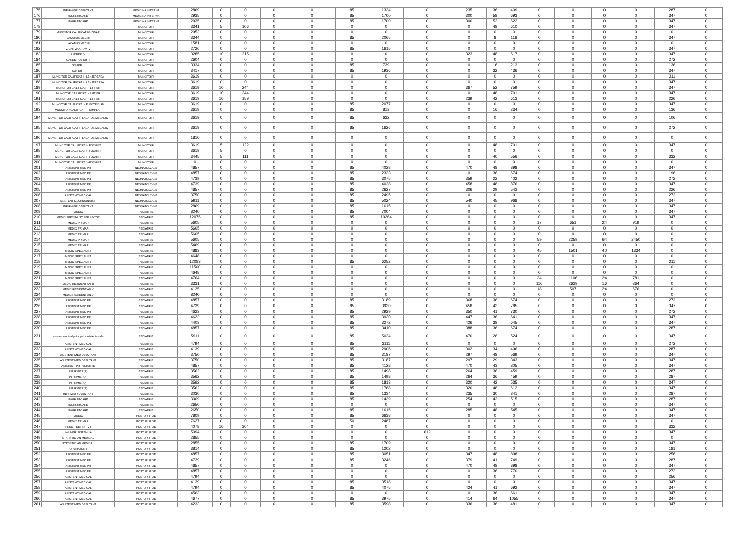| 175 | INFIRMIER DEBUTANT | MEDICINA INTERNA | 2869 | 0 | 0 | 0 | 0 | 85 | 1334 | 0 | 235 | 36 | 409 | 0 | 0 | 0 | 0 | 287 | 0 |
| 176 | INGRIJITOARE | MEDICINA INTERNA | 2935 | 0 | 0 | 0 | 0 | 85 | 1700 | 0 | 300 | 58 | 693 | 0 | 0 | 0 | 0 | 347 | 0 |
| 177 | INGRIJITOARE | MEDICINA INTERNA | 2935 | 0 | 0 | 0 | 0 | 85 | 1700 | 0 | 300 | 52 | 622 | 0 | 0 | 0 | 0 | 347 | 0 |
| 178 | | MUNCITORI | 3341 | 5 | 106 | 0 | 0 | 0 | 0 | 0 | 0 | 48 | 610 | 0 | 0 | 0 | 0 | 347 | 0 |
| 179 | MUNCITOR CALIFICAT IV -ZIDAR | MUNCITORI | 2953 | 0 | 0 | 0 | 0 | 0 | 0 | 0 | 0 | 0 | 0 | 0 | 0 | 0 | 0 | 0 | 0 |
| 180 | LACATUS MEC III | MUNCITORI | 3344 | 0 | 0 | 0 | 0 | 85 | 2065 | 0 | 0 | 8 | 116 | 0 | 0 | 0 | 0 | 347 | 0 |
| 181 | LACATUS MEC III | MUNCITORI | 1581 | 0 | 0 | 0 | 0 | 0 | 0 | 0 | 0 | 0 | 0 | 0 | 0 | 0 | 0 | 0 | 0 |
| 182 | ZIDAR-ZUGRAV IV | MUNCITORI | 2726 | 0 | 0 | 0 | 0 | 85 | 1615 | 0 | 0 | 0 | 0 | 0 | 0 | 0 | 0 | 347 | 0 |
| 183 | LIFTIER IV | MUNCITORI | 3285 | 10 | 215 | 0 | 0 | 0 | 0 | 0 | 323 | 48 | 617 | 0 | 0 | 0 | 0 | 347 | 0 |
| 184 | GARDEROBIER III | MUNCITORI | 2604 | 0 | 0 | 0 | 0 | 0 | 0 | 0 | 0 | 0 | 0 | 0 | 0 | 0 | 0 | 272 | 0 |
| 185 | SOFER II | MUNCITORI | 3334 | 0 | 0 | 0 | 0 | 85 | 739 | 0 | 0 | 16 | 213 | 0 | 0 | 0 | 0 | 136 | 0 |
| 186 | SOFER II | MUNCITORI | 3417 | 0 | 0 | 0 | 0 | 85 | 1936 | 0 | 0 | 32 | 436 | 0 | 0 | 0 | 0 | 347 | 0 |
| 187 | MUNCITOR CALIFICAT I - LENJEREASA | MUNCITORI | 3619 | 0 | 0 | 0 | 0 | 0 | 0 | 0 | 0 | 0 | 0 | 0 | 0 | 0 | 0 | 211 | 0 |
| 188 | MUNCITOR CALIFICAT I - LENJEREASA | MUNCITORI | 3619 | 0 | 0 | 0 | 0 | 0 | 0 | 0 | 0 | 0 | 0 | 0 | 0 | 0 | 0 | 347 | 0 |
| 189 | MUNCITOR CALIFICAT I - LIFTIER | MUNCITORI | 3619 | 10 | 244 | 0 | 0 | 0 | 0 | 0 | 367 | 52 | 759 | 0 | 0 | 0 | 0 | 347 | 0 |
| 190 | MUNCITOR CALIFICAT I - LIFTIER | MUNCITORI | 3619 | 10 | 244 | 0 | 0 | 0 | 0 | 0 | 0 | 48 | 701 | 0 | 0 | 0 | 0 | 347 | 0 |
| 191 | MUNCITOR CALIFICAT I - LIFTIER | MUNCITORI | 3619 | 10 | 159 | 0 | 0 | 0 | 0 | 0 | 239 | 42 | 613 | 0 | 0 | 0 | 0 | 226 | 0 |
| 192 | MUNCITOR CALIFICAT I - ELECTRICIAN | MUNCITORI | 3619 | 0 | 0 | 0 | 0 | 85 | 2077 | 0 | 0 | 0 | 0 | 0 | 0 | 0 | 0 | 347 | 0 |
| 193 | MUNCITOR CALIFICAT I - TAMPLAR | MUNCITORI | 3619 | 0 | 0 | 0 | 0 | 85 | 813 | 0 | 0 | 16 | 234 | 0 | 0 | 0 | 0 | 136 | 0 |
| 194 | MUNCITOR CALIFICAT I - LACATUS MECANIC | MUNCITORI | 3619 | 0 | 0 | 0 | 0 | 85 | 632 | 0 | 0 | 0 | 0 | 0 | 0 | 0 | 0 | 106 | 0 |
| 195 | MUNCITOR CALIFICAT I - LACATUS MECANIC | MUNCITORI | 3619 | 0 | 0 | 0 | 0 | 85 | 1626 | 0 | 0 | 0 | 0 | 0 | 0 | 0 | 0 | 272 | 0 |
| 196 | MUNCITOR CALIFICAT I - LACATUS MECANIC | MUNCITORI | 1810 | 0 | 0 | 0 | 0 | 0 | 0 | 0 | 0 | 0 | 0 | 0 | 0 | 0 | 0 | 0 | 0 |
| 197 | MUNCITOR CALIFICAT I - FOCHIST | MUNCITORI | 3619 | 5 | 122 | 0 | 0 | 0 | 0 | 0 | 0 | 48 | 701 | 0 | 0 | 0 | 0 | 347 | 0 |
| 198 | MUNCITOR CALIFICAT I - FOCHIST | MUNCITORI | 3619 | 5 | 0 | 0 | 0 | 0 | 0 | 0 | 0 | 0 | 0 | 0 | 0 | 0 | 0 | 0 | 0 |
| 199 | MUNCITOR CALIFICAT I - FOCHIST | MUNCITORI | 3445 | 5 | 111 | 0 | 0 | 0 | 0 | 0 | 0 | 40 | 556 | 0 | 0 | 0 | 0 | 332 | 0 |
| 200 | MUNCITOR CALIFICAT IV-FOCHIST | MUNCITORI | 0 | 0 | 0 | 0 | 0 | 0 | 0 | 0 | 0 | 0 | 0 | 0 | 0 | 0 | 0 | 0 | 0 |
| 201 | ASISTENT MED PR | NEONATOLOGIE | 4857 | 0 | 0 | 0 | 0 | 85 | 4028 | 0 | 470 | 48 | 898 | 0 | 0 | 0 | 0 | 347 | 0 |
| 202 | ASISTENT MED PR | NEONATOLOGIE | 4857 | 0 | 0 | 0 | 0 | 85 | 2333 | 0 | 0 | 36 | 674 | 0 | 0 | 0 | 0 | 196 | 0 |
| 203 | ASISTENT MED PR | NEONATOLOGIE | 4739 | 0 | 0 | 0 | 0 | 85 | 3075 | 0 | 359 | 22 | 402 | 0 | 0 | 0 | 0 | 272 | 0 |
| 204 | ASISTENT MED PR | NEONATOLOGIE | 4739 | 0 | 0 | 0 | 0 | 85 | 4028 | 0 | 458 | 48 | 876 | 0 | 0 | 0 | 0 | 347 | 0 |
| 205 | ASISTENT MED PR | NEONATOLOGIE | 4857 | 0 | 0 | 0 | 0 | 85 | 2627 | 0 | 306 | 29 | 543 | 0 | 0 | 0 | 0 | 226 | 0 |
| 206 | ASISTENT MEDICAL | NEONATOLOGIE | 3750 | 0 | 0 | 0 | 0 | 85 | 2495 | 0 | 0 | 0 | 0 | 0 | 0 | 0 | 0 | 272 | 0 |
| 207 | ASISTENT COORDONATOR | NEONATOLOGIE | 5911 | 0 | 0 | 0 | 0 | 85 | 5024 | 0 | 540 | 45 | 968 | 0 | 0 | 0 | 0 | 347 | 0 |
| 208 | INFIRMIER DEBUTANT | NEONATOLOGIE | 2869 | 0 | 0 | 0 | 0 | 85 | 1615 | 0 | 0 | 0 | 0 | 0 | 0 | 0 | 0 | 347 | 0 |
| 209 | MEDIC | PEDIATRIE | 8240 | 0 | 0 | 0 | 0 | 85 | 7004 | 0 | 0 | 0 | 0 | 0 | 0 | 0 | 0 | 347 | 0 |
| 210 | MEDIC SPECIALIST SEF SECTIE | PEDIATRIE | 12075 | 0 | 0 | 0 | 0 | 85 | 10264 | 0 | 0 | 0 | 0 | 0 | 0 | 0 | 0 | 347 | 0 |
| 211 | MEDIC PRIMAR | PEDIATRIE | 5605 | 0 | 0 | 0 | 0 | 0 | 0 | 0 | 0 | 0 | 0 | 17 | 651 | 24 | 919 | 0 | 0 |
| 212 | MEDIC PRIMAR | PEDIATRIE | 5605 | 0 | 0 | 0 | 0 | 0 | 0 | 0 | 0 | 0 | 0 | 0 | 0 | 0 | 0 | 0 | 0 |
| 213 | MEDIC PRIMAR | PEDIATRIE | 5605 | 0 | 0 | 0 | 0 | 0 | 0 | 0 | 0 | 0 | 0 | 0 | 0 | 0 | 0 | 0 | 0 |
| 214 | MEDIC PRIMAR | PEDIATRIE | 5605 | 0 | 0 | 0 | 0 | 0 | 0 | 0 | 0 | 0 | 0 | 59 | 2259 | 64 | 2450 | 0 | 0 |
| 215 | MEDIC PRIMAR | PEDIATRIE | 5469 | 0 | 0 | 0 | 0 | 0 | 0 | 0 | 0 | 0 | 0 | 0 | 0 | 0 | 0 | 0 | 0 |
| 216 | MEDIC SPECIALIST | PEDIATRIE | 4883 | 0 | 0 | 0 | 0 | 0 | 0 | 0 | 0 | 0 | 0 | 45 | 1501 | 40 | 1334 | 0 | 0 |
| 217 | MEDIC SPECIALIST | PEDIATRIE | 4648 | 0 | 0 | 0 | 0 | 0 | 0 | 0 | 0 | 0 | 0 | 0 | 0 | 0 | 0 | 0 | 0 |
| 218 | MEDIC SPECIALIST | PEDIATRIE | 12083 | 0 | 0 | 0 | 0 | 85 | 6252 | 0 | 0 | 0 | 0 | 0 | 0 | 0 | 0 | 211 | 0 |
| 219 | MEDIC SPECIALIST | PEDIATRIE | 11500 | 0 | 0 | 0 | 0 | 0 | 0 | 0 | 0 | 0 | 0 | 0 | 0 | 0 | 0 | 0 | 0 |
| 220 | MEDIC SPECIALIST | PEDIATRIE | 4648 | 0 | 0 | 0 | 0 | 0 | 0 | 0 | 0 | 0 | 0 | 0 | 0 | 0 | 0 | 0 | 0 |
| 221 | MEDIC SPECIALIST | PEDIATRIE | 4764 | 0 | 0 | 0 | 0 | 0 | 0 | 0 | 0 | 0 | 0 | 34 | 1106 | 24 | 781 | 0 | 0 |
| 222 | MEDIC REZIDENT AN III | PEDIATRIE | 3331 | 0 | 0 | 0 | 0 | 0 | 0 | 0 | 0 | 0 | 0 | 116 | 2639 | 16 | 364 | 0 | 0 |
| 223 | MEDIC REZIDENT AN V | PEDIATRIE | 4125 | 0 | 0 | 0 | 0 | 0 | 0 | 0 | 0 | 0 | 0 | 18 | 507 | 24 | 676 | 0 | 0 |
| 224 | MEDIC REZIDENT AN V | PEDIATRIE | 8240 | 0 | 0 | 0 | 0 | 0 | 0 | 0 | 0 | 0 | 0 | 0 | 0 | 0 | 0 | 0 | 0 |
| 225 | ASISTENT MED PR | PEDIATRIE | 4857 | 0 | 0 | 0 | 0 | 85 | 3189 | 0 | 368 | 36 | 674 | 0 | 0 | 0 | 0 | 272 | 0 |
| 226 | ASISTENT MED PR | PEDIATRIE | 4739 | 0 | 0 | 0 | 0 | 85 | 3930 | 0 | 458 | 43 | 785 | 0 | 0 | 0 | 0 | 347 | 0 |
| 227 | ASISTENT MED PR | PEDIATRIE | 4623 | 0 | 0 | 0 | 0 | 85 | 2929 | 0 | 350 | 41 | 730 | 0 | 0 | 0 | 0 | 272 | 0 |
| 228 | ASISTENT MED PR | PEDIATRIE | 4623 | 0 | 0 | 0 | 0 | 85 | 3930 | 0 | 447 | 36 | 641 | 0 | 0 | 0 | 0 | 347 | 0 |
| 229 | ASISTENT MED PR | PEDIATRIE | 4403 | 0 | 0 | 0 | 0 | 85 | 3272 | 0 | 426 | 38 | 645 | 0 | 0 | 0 | 0 | 347 | 0 |
| 230 | ASISTENT MED PR | PEDIATRIE | 4857 | 0 | 0 | 0 | 0 | 85 | 3410 | 0 | 388 | 36 | 674 | 0 | 0 | 0 | 0 | 287 | 0 |
| 231 | asistent medical principal - asistenta sefa | PEDIATRIE | 5911 | 0 | 0 | 0 | 0 | 85 | 5024 | 0 | 470 | 28 | 524 | 0 | 0 | 0 | 0 | 347 | 0 |
| 232 | ASISTENT MEDICAL | PEDIATRIE | 4794 | 0 | 0 | 0 | 0 | 85 | 3111 | 0 | 0 | 0 | 0 | 0 | 0 | 0 | 0 | 272 | 0 |
| 233 | ASISTENT MEDICAL | PEDIATRIE | 4139 | 0 | 0 | 0 | 0 | 85 | 2906 | 0 | 302 | 34 | 496 | 0 | 0 | 0 | 0 | 287 | 0 |
| 234 | ASISTENT MED DEBUTANT | PEDIATRIE | 3750 | 0 | 0 | 0 | 0 | 85 | 3187 | 0 | 297 | 48 | 569 | 0 | 0 | 0 | 0 | 347 | 0 |
| 235 | ASISTENT MED DEBUTANT | PEDIATRIE | 3750 | 0 | 0 | 0 | 0 | 85 | 3187 | 0 | 297 | 29 | 343 | 0 | 0 | 0 | 0 | 347 | 0 |
| 236 | ASISTENT PR PEDIATRIE | PEDIATRIE | 4857 | 0 | 0 | 0 | 0 | 85 | 4128 | 0 | 470 | 43 | 805 | 0 | 0 | 0 | 0 | 347 | 0 |
| 237 | INFIRMIER(A) | PEDIATRIE | 3562 | 0 | 0 | 0 | 0 | 85 | 1498 | 0 | 264 | 36 | 459 | 0 | 0 | 0 | 0 | 287 | 0 |
| 238 | INFIRMIER(A) | PEDIATRIE | 3562 | 0 | 0 | 0 | 0 | 85 | 1498 | 0 | 264 | 36 | 459 | 0 | 0 | 0 | 0 | 287 | 0 |
| 239 | INFIRMIER(A) | PEDIATRIE | 3562 | 0 | 0 | 0 | 0 | 85 | 1813 | 0 | 320 | 42 | 535 | 0 | 0 | 0 | 0 | 347 | 0 |
| 240 | INFIRMIER(A) | PEDIATRIE | 3562 | 0 | 0 | 0 | 0 | 85 | 1768 | 0 | 320 | 48 | 612 | 0 | 0 | 0 | 0 | 347 | 0 |
| 241 | INFIRMIER DEBUTANT | PEDIATRIE | 3030 | 0 | 0 | 0 | 0 | 85 | 1334 | 0 | 235 | 30 | 341 | 0 | 0 | 0 | 0 | 287 | 0 |
| 242 | INGRIJITOARE | PEDIATRIE | 3009 | 0 | 0 | 0 | 0 | 85 | 1439 | 0 | 254 | 42 | 515 | 0 | 0 | 0 | 0 | 287 | 0 |
| 243 | INGRIJITOARE | PEDIATRIE | 2650 | 0 | 0 | 0 | 0 | 0 | 0 | 0 | 0 | 0 | 0 | 0 | 0 | 0 | 0 | 347 | 0 |
| 244 | INGRIJITOARE | PEDIATRIE | 2650 | 0 | 0 | 0 | 0 | 85 | 1615 | 0 | 285 | 48 | 545 | 0 | 0 | 0 | 0 | 347 | 0 |
| 245 | MEDIC | POSTURI FIXE | 7809 | 0 | 0 | 0 | 0 | 85 | 6638 | 0 | 0 | 0 | 0 | 0 | 0 | 0 | 0 | 347 | 0 |
| 246 | MEDIC PRIMAR | POSTURI FIXE | 7627 | 0 | 0 | 0 | 0 | 50 | 2487 | 0 | 0 | 0 | 0 | 0 | 0 | 0 | 0 | 0 | 0 |
| 247 | PREOT DEFINITIV I | POSTURI FIXE | 4078 | 10 | 304 | 0 | 0 | 0 | 0 | 0 | 0 | 0 | 0 | 0 | 0 | 0 | 0 | 332 | 0 |
| 248 | INGINER SISTEM 1A | POSTURI FIXE | 5094 | 0 | 0 | 0 | 0 | 0 | 0 | 612 | 0 | 0 | 0 | 0 | 0 | 0 | 0 | 347 | 0 |
| 249 | STATISTICIAN MEDICAL | POSTURI FIXE | 2855 | 0 | 0 | 0 | 0 | 0 | 0 | 0 | 0 | 0 | 0 | 0 | 0 | 0 | 0 | 0 | 0 |
| 250 | STATISTICIAN MEDICAL | POSTURI FIXE | 2855 | 0 | 0 | 0 | 0 | 85 | 1709 | 0 | 0 | 0 | 0 | 0 | 0 | 0 | 0 | 347 | 0 |
| 251 | OPERATOR I | POSTURI FIXE | 3814 | 0 | 0 | 0 | 0 | 85 | 1202 | 0 | 0 | 0 | 0 | 0 | 0 | 0 | 0 | 181 | 0 |
| 252 | ASISTENT MED PR | POSTURI FIXE | 4857 | 0 | 0 | 0 | 0 | 85 | 3051 | 0 | 347 | 48 | 898 | 0 | 0 | 0 | 0 | 256 | 0 |
| 253 | ASISTENT MED PR | POSTURI FIXE | 4739 | 0 | 0 | 0 | 0 | 85 | 3246 | 0 | 379 | 41 | 749 | 0 | 0 | 0 | 0 | 287 | 0 |
| 254 | ASISTENT MED PR | POSTURI FIXE | 4857 | 0 | 0 | 0 | 0 | 0 | 0 | 0 | 470 | 48 | 898 | 0 | 0 | 0 | 0 | 347 | 0 |
| 255 | ASISTENT MED PR | POSTURI FIXE | 4857 | 0 | 0 | 0 | 0 | 0 | 0 | 0 | 0 | 36 | 770 | 0 | 0 | 0 | 0 | 272 | 0 |
| 256 | ASISTENT MEDICAL | POSTURI FIXE | 4794 | 0 | 0 | 0 | 0 | 0 | 0 | 0 | 0 | 0 | 0 | 0 | 0 | 0 | 0 | 256 | 0 |
| 257 | ASISTENT MEDICAL | POSTURI FIXE | 4139 | 0 | 0 | 0 | 0 | 85 | 3518 | 0 | 0 | 0 | 0 | 0 | 0 | 0 | 0 | 347 | 0 |
| 258 | ASISTENT MEDICAL | POSTURI FIXE | 4794 | 0 | 0 | 0 | 0 | 85 | 4075 | 0 | 424 | 41 | 692 | 0 | 0 | 0 | 0 | 347 | 0 |
| 259 | ASISTENT MEDICAL | POSTURI FIXE | 4563 | 0 | 0 | 0 | 0 | 0 | 0 | 0 | 0 | 36 | 661 | 0 | 0 | 0 | 0 | 347 | 0 |
| 260 | ASISTENT MEDICAL | POSTURI FIXE | 4677 | 0 | 0 | 0 | 0 | 85 | 3975 | 0 | 414 | 64 | 1055 | 0 | 0 | 0 | 0 | 347 | 0 |
| 261 | ASISTENT MED DEBUTANT | POSTURI FIXE | 4233 | 0 | 0 | 0 | 0 | 85 | 3598 | 0 | 336 | 36 | 481 | 0 | 0 | 0 | 0 | 347 | 0 |